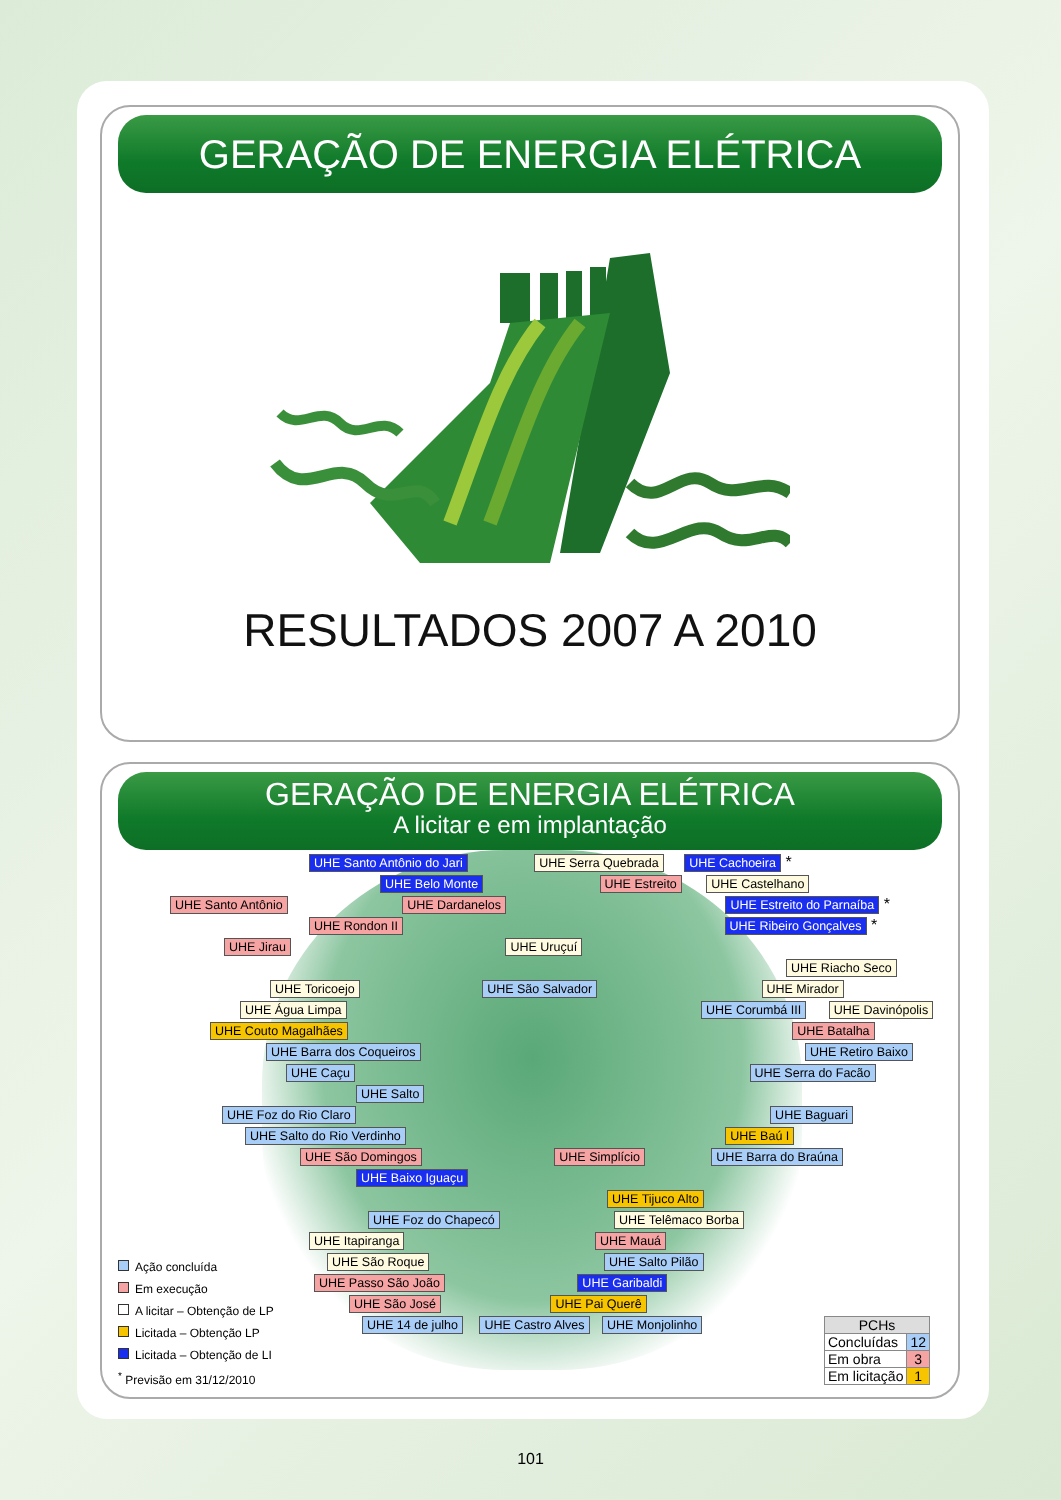GERAÇÃO DE ENERGIA ELÉTRICA
RESULTADOS 2007 A 2010
GERAÇÃO DE ENERGIA ELÉTRICA
A licitar e em implantação
UHE Santo Antônio do Jari UHE Serra Quebrada UHE Cachoeira *
UHE Belo Monte UHE Estreito UHE Castelhano
UHE Santo Antônio UHE Dardanelos UHE Estreito do Parnaíba *
UHE Rondon II UHE Ribeiro Gonçalves *
UHE Jirau UHE Uruçuí
UHE Riacho Seco
UHE Toricoejo UHE São Salvador UHE Mirador
UHE Água Limpa UHE Corumbá III UHE Davinópolis
UHE Couto Magalhães UHE Batalha
UHE Barra dos Coqueiros UHE Retiro Baixo
UHE Caçu UHE Serra do Facão
UHE Salto
UHE Foz do Rio Claro UHE Baguari
UHE Salto do Rio Verdinho UHE Baú I
UHE São Domingos UHE Simplício UHE Barra do Braúna
UHE Baixo Iguaçu
UHE Tijuco Alto
UHE Foz do Chapecó UHE Telêmaco Borba
UHE Itapiranga UHE Mauá
UHE São Roque UHE Salto Pilão
UHE Passo São João UHE Garibaldi
UHE São José UHE Pai Querê
UHE 14 de julho UHE Castro Alves UHE Monjolinho
Ação concluída
Em execução
A licitar – Obtenção de LP
Licitada – Obtenção LP
Licitada – Obtenção de LI
<sup>*</sup> Previsão em 31/12/2010
| PCHs | |
| --- | --- |
| Concluídas | 12 |
| Em obra | 3 |
| Em licitação | 1 |
101